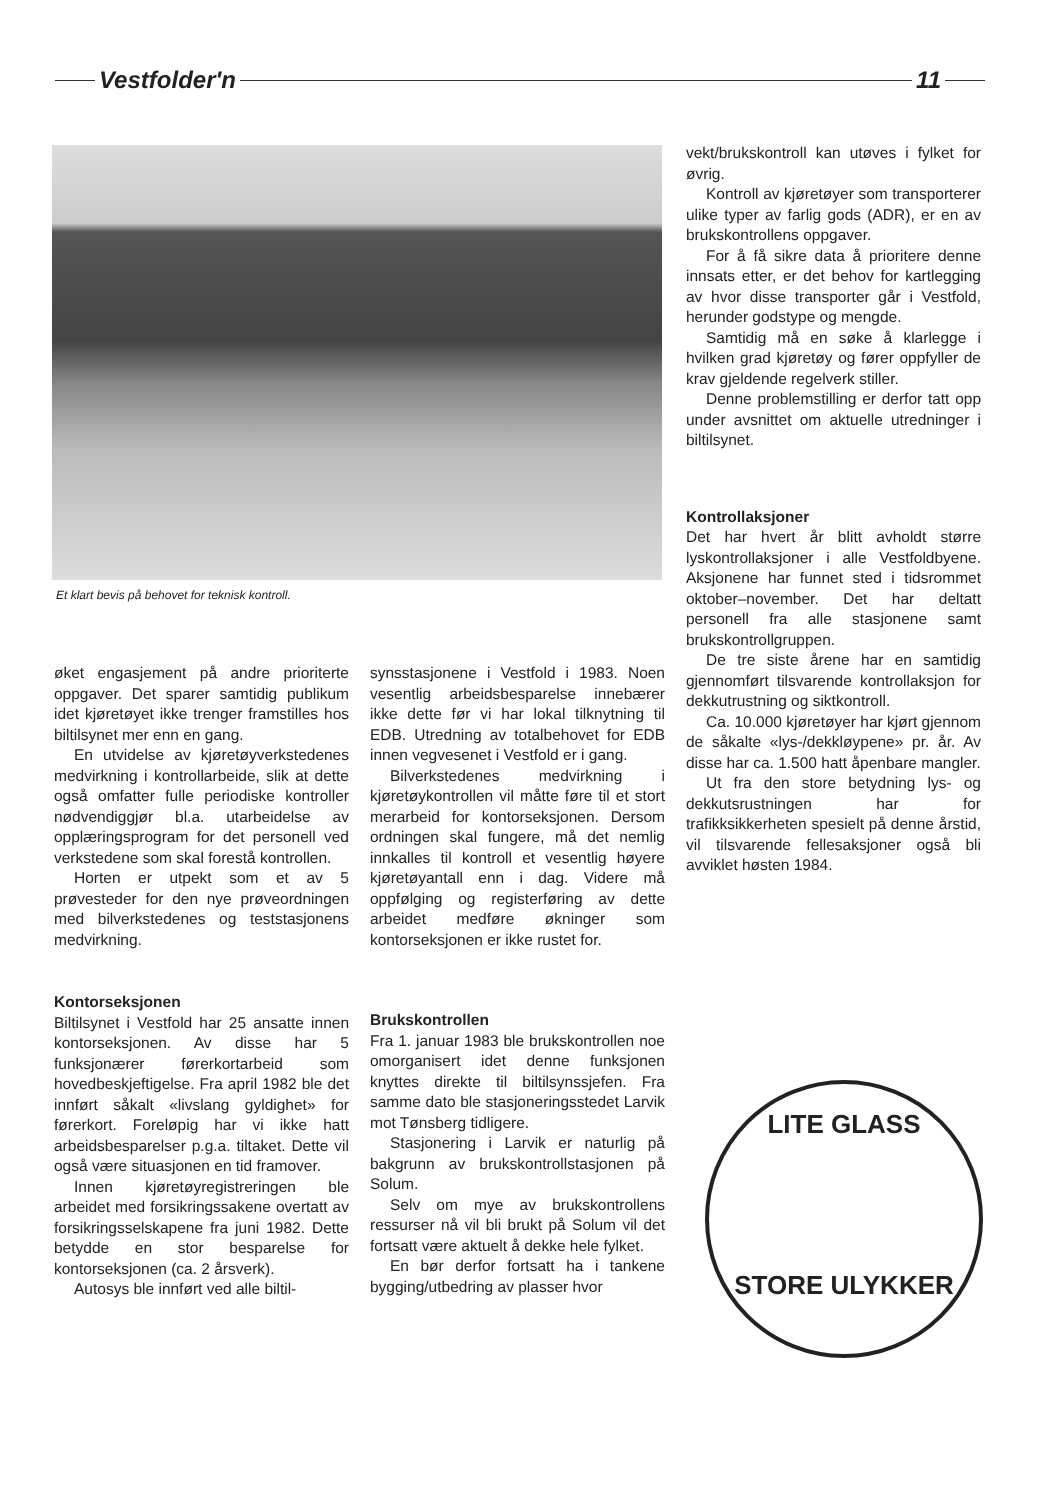Vestfolder'n 11
Et klart bevis på behovet for teknisk kontroll.
vekt/brukskontroll kan utøves i fylket for øvrig.
Kontroll av kjøretøyer som transporterer ulike typer av farlig gods (ADR), er en av brukskontrollens oppgaver.
For å få sikre data å prioritere denne innsats etter, er det behov for kartlegging av hvor disse transporter går i Vestfold, herunder godstype og mengde.
Samtidig må en søke å klarlegge i hvilken grad kjøretøy og fører oppfyller de krav gjeldende regelverk stiller.
Denne problemstilling er derfor tatt opp under avsnittet om aktuelle utredninger i biltilsynet.
Kontrollaksjoner
Det har hvert år blitt avholdt større lyskontrollaksjoner i alle Vestfoldbyene. Aksjonene har funnet sted i tidsrommet oktober–november. Det har deltatt personell fra alle stasjonene samt brukskontrollgruppen.
De tre siste årene har en samtidig gjennomført tilsvarende kontrollaksjon for dekkutrustning og siktkontroll.
Ca. 10.000 kjøretøyer har kjørt gjennom de såkalte «lys-/dekkløypene» pr. år. Av disse har ca. 1.500 hatt åpenbare mangler.
Ut fra den store betydning lys- og dekkutsrustningen har for trafikksikkerheten spesielt på denne årstid, vil tilsvarende fellesaksjoner også bli avviklet høsten 1984.
øket engasjement på andre prioriterte oppgaver. Det sparer samtidig publikum idet kjøretøyet ikke trenger framstilles hos biltilsynet mer enn en gang.
En utvidelse av kjøretøyverkstedenes medvirkning i kontrollarbeide, slik at dette også omfatter fulle periodiske kontroller nødvendiggjør bl.a. utarbeidelse av opplæringsprogram for det personell ved verkstedene som skal forestå kontrollen.
Horten er utpekt som et av 5 prøvesteder for den nye prøveordningen med bilverkstedenes og teststasjonens medvirkning.
Kontorseksjonen
Biltilsynet i Vestfold har 25 ansatte innen kontorseksjonen. Av disse har 5 funksjonærer førerkortarbeid som hovedbeskjeftigelse. Fra april 1982 ble det innført såkalt «livslang gyldighet» for førerkort. Foreløpig har vi ikke hatt arbeidsbesparelser p.g.a. tiltaket. Dette vil også være situasjonen en tid framover.
Innen kjøretøyregistreringen ble arbeidet med forsikringssakene overtatt av forsikringsselskapene fra juni 1982. Dette betydde en stor besparelse for kontorseksjonen (ca. 2 årsverk).
Autosys ble innført ved alle biltil-
synsstasjonene i Vestfold i 1983. Noen vesentlig arbeidsbesparelse innebærer ikke dette før vi har lokal tilknytning til EDB. Utredning av totalbehovet for EDB innen vegvesenet i Vestfold er i gang.
Bilverkstedenes medvirkning i kjøretøykontrollen vil måtte føre til et stort merarbeid for kontorseksjonen. Dersom ordningen skal fungere, må det nemlig innkalles til kontroll et vesentlig høyere kjøretøyantall enn i dag. Videre må oppfølging og registerføring av dette arbeidet medføre økninger som kontorseksjonen er ikke rustet for.
Brukskontrollen
Fra 1. januar 1983 ble brukskontrollen noe omorganisert idet denne funksjonen knyttes direkte til biltilsynssjefen. Fra samme dato ble stasjoneringsstedet Larvik mot Tønsberg tidligere.
Stasjonering i Larvik er naturlig på bakgrunn av brukskontrollstasjonen på Solum.
Selv om mye av brukskontrollens ressurser nå vil bli brukt på Solum vil det fortsatt være aktuelt å dekke hele fylket.
En bør derfor fortsatt ha i tankene bygging/utbedring av plasser hvor
LITE GLASS
STORE ULYKKER